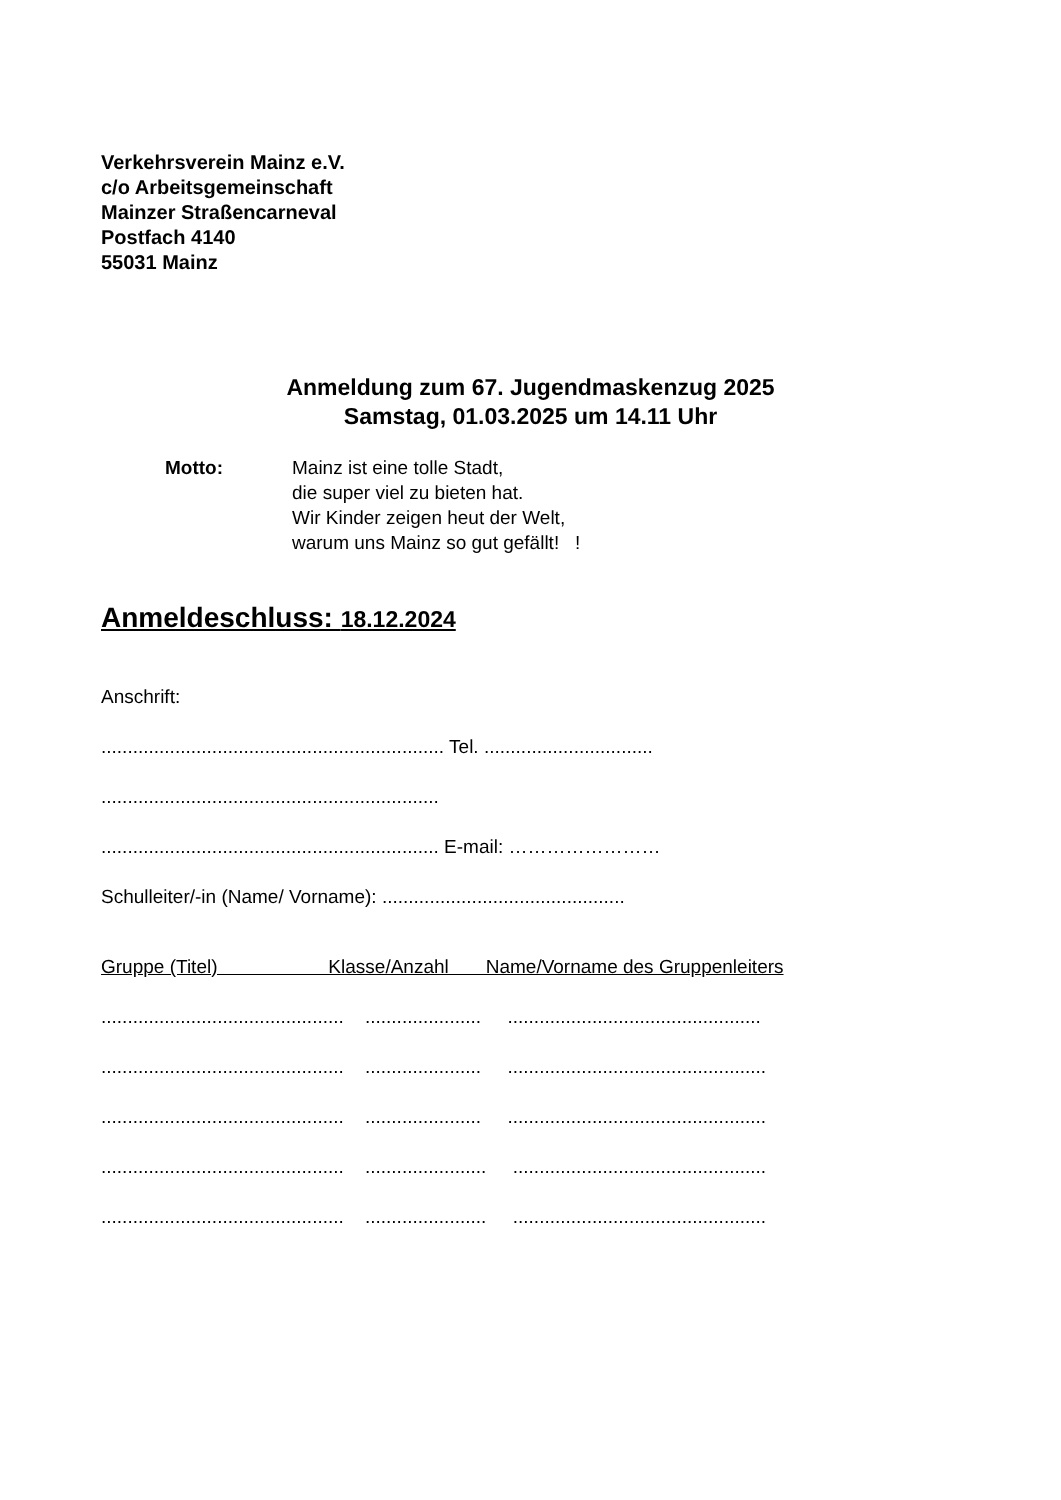Verkehrsverein Mainz e.V.
c/o Arbeitsgemeinschaft
Mainzer Straßencarneval
Postfach 4140
55031 Mainz
Anmeldung zum 67. Jugendmaskenzug 2025
Samstag, 01.03.2025 um 14.11 Uhr
Motto: Mainz ist eine tolle Stadt,
die super viel zu bieten hat.
Wir Kinder zeigen heut der Welt,
warum uns Mainz so gut gefällt! !
Anmeldeschluss: 18.12.2024
Anschrift:
................................................................. Tel. ................................
................................................................
................................................................ E-mail: ……………………
Schulleiter/-in (Name/ Vorname): ..............................................
Gruppe (Titel) Klasse/Anzahl Name/Vorname des Gruppenleiters
.............................................. ...................... ................................................
.............................................. ...................... .................................................
.............................................. ...................... .................................................
.............................................. ....................... ................................................
.............................................. ....................... ................................................